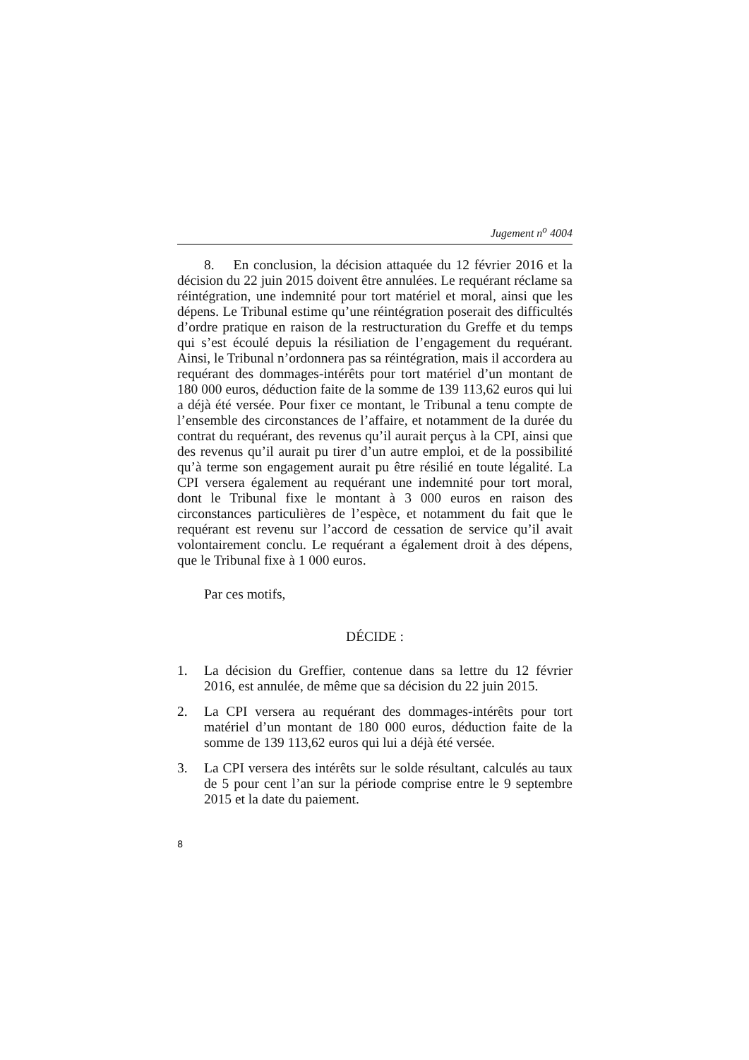Jugement n<sup>o</sup> 4004
8. En conclusion, la décision attaquée du 12 février 2016 et la décision du 22 juin 2015 doivent être annulées. Le requérant réclame sa réintégration, une indemnité pour tort matériel et moral, ainsi que les dépens. Le Tribunal estime qu’une réintégration poserait des difficultés d’ordre pratique en raison de la restructuration du Greffe et du temps qui s’est écoulé depuis la résiliation de l’engagement du requérant. Ainsi, le Tribunal n’ordonnera pas sa réintégration, mais il accordera au requérant des dommages-intérêts pour tort matériel d’un montant de 180 000 euros, déduction faite de la somme de 139 113,62 euros qui lui a déjà été versée. Pour fixer ce montant, le Tribunal a tenu compte de l’ensemble des circonstances de l’affaire, et notamment de la durée du contrat du requérant, des revenus qu’il aurait perçus à la CPI, ainsi que des revenus qu’il aurait pu tirer d’un autre emploi, et de la possibilité qu’à terme son engagement aurait pu être résilié en toute légalité. La CPI versera également au requérant une indemnité pour tort moral, dont le Tribunal fixe le montant à 3 000 euros en raison des circonstances particulières de l’espèce, et notamment du fait que le requérant est revenu sur l’accord de cessation de service qu’il avait volontairement conclu. Le requérant a également droit à des dépens, que le Tribunal fixe à 1 000 euros.
Par ces motifs,
DÉCIDE :
1. La décision du Greffier, contenue dans sa lettre du 12 février 2016, est annulée, de même que sa décision du 22 juin 2015.
2. La CPI versera au requérant des dommages-intérêts pour tort matériel d’un montant de 180 000 euros, déduction faite de la somme de 139 113,62 euros qui lui a déjà été versée.
3. La CPI versera des intérêts sur le solde résultant, calculés au taux de 5 pour cent l’an sur la période comprise entre le 9 septembre 2015 et la date du paiement.
8